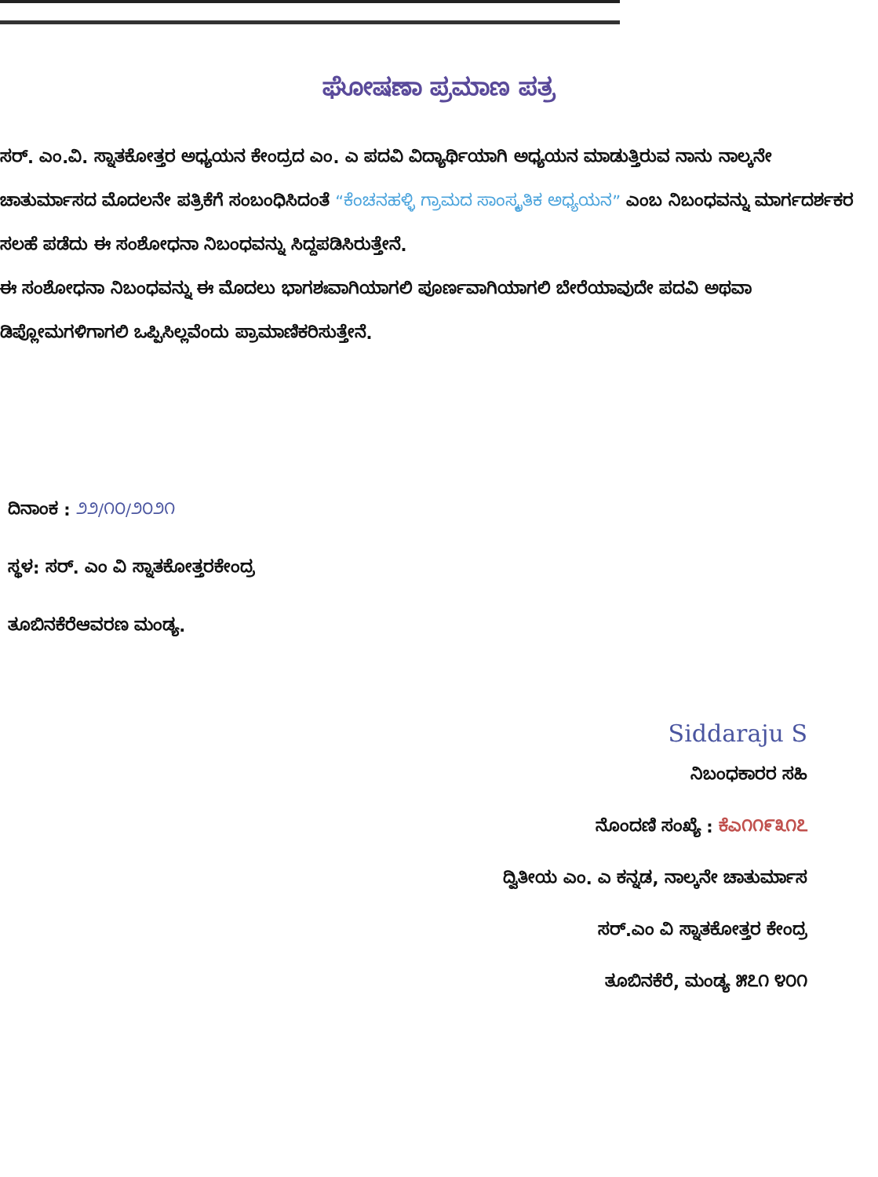ಘೋಷಣಾ ಪ್ರಮಾಣ ಪತ್ರ
ಸರ್. ಎಂ.ವಿ. ಸ್ನಾತಕೋತ್ತರ ಅಧ್ಯಯನ ಕೇಂದ್ರದ ಎಂ. ಎ ಪದವಿ ವಿದ್ಯಾರ್ಥಿಯಾಗಿ ಅಧ್ಯಯನ ಮಾಡುತ್ತಿರುವ ನಾನು ನಾಲ್ಕನೇ ಚಾತುರ್ಮಾಸದ ಮೊದಲನೇ ಪತ್ರಿಕೆಗೆ ಸಂಬಂಧಿಸಿದಂತೆ “ಕೆಂಚನಹಳ್ಳಿ ಗ್ರಾಮದ ಸಾಂಸ್ಕೃತಿಕ ಅಧ್ಯಯನ” ಎಂಬ ನಿಬಂಧವನ್ನು ಮಾರ್ಗದರ್ಶಕರ ಸಲಹೆ ಪಡೆದು ಈ ಸಂಶೋಧನಾ ನಿಬಂಧವನ್ನು ಸಿದ್ದಪಡಿಸಿರುತ್ತೇನೆ.
ಈ ಸಂಶೋಧನಾ ನಿಬಂಧವನ್ನು ಈ ಮೊದಲು ಭಾಗಶಃವಾಗಿಯಾಗಲಿ ಪೂರ್ಣವಾಗಿಯಾಗಲಿ ಬೇರೆಯಾವುದೇ ಪದವಿ ಅಥವಾ ಡಿಪ್ಲೋಮಗಳಿಗಾಗಲಿ ಒಪ್ಪಿಸಿಲ್ಲವೆಂದು ಪ್ರಾಮಾಣಿಕರಿಸುತ್ತೇನೆ.
ದಿನಾಂಕ : ೨೨/೧೦/೨೦೨೧
ಸ್ಥಳ: ಸರ್. ಎಂ ವಿ ಸ್ನಾತಕೋತ್ತರಕೇಂದ್ರ
ತೂಬಿನಕೆರೆಆವರಣ ಮಂಡ್ಯ.
Siddaraju S
ನಿಬಂಧಕಾರರ ಸಹಿ
ನೊಂದಣಿ ಸಂಖ್ಯೆ : ಕೆಎ೧೧೯೩೧೭
ದ್ವಿತೀಯ ಎಂ. ಎ ಕನ್ನಡ, ನಾಲ್ಕನೇ ಚಾತುರ್ಮಾಸ
ಸರ್.ಎಂ ವಿ ಸ್ನಾತಕೋತ್ತರ ಕೇಂದ್ರ
ತೂಬಿನಕೆರೆ, ಮಂಡ್ಯ ೫೭೧ ೪೦೧